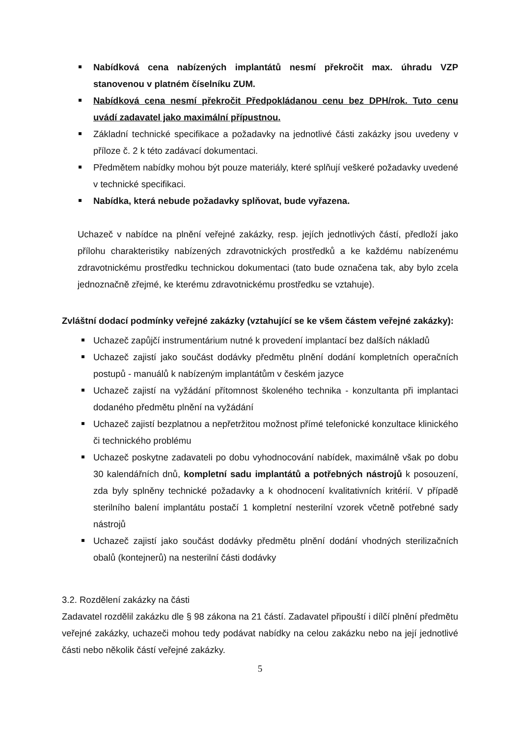Nabídková cena nabízených implantátů nesmí překročit max. úhradu VZP stanovenou v platném číselníku ZUM.
Nabídková cena nesmí překročit Předpokládanou cenu bez DPH/rok. Tuto cenu uvádí zadavatel jako maximální přípustnou.
Základní technické specifikace a požadavky na jednotlivé části zakázky jsou uvedeny v příloze č. 2 k této zadávací dokumentaci.
Předmětem nabídky mohou být pouze materiály, které splňují veškeré požadavky uvedené v technické specifikaci.
Nabídka, která nebude požadavky splňovat, bude vyřazena.
Uchazeč v nabídce na plnění veřejné zakázky, resp. jejích jednotlivých částí, předloží jako přílohu charakteristiky nabízených zdravotnických prostředků a ke každému nabízenému zdravotnickému prostředku technickou dokumentaci (tato bude označena tak, aby bylo zcela jednoznačně zřejmé, ke kterému zdravotnickému prostředku se vztahuje).
Zvláštní dodací podmínky veřejné zakázky (vztahující se ke všem částem veřejné zakázky):
Uchazeč zapůjčí instrumentárium nutné k provedení implantací bez dalších nákladů
Uchazeč zajistí jako součást dodávky předmětu plnění dodání kompletních operačních postupů - manuálů k nabízeným implantátům v českém jazyce
Uchazeč zajistí na vyžádání přítomnost školeného technika - konzultanta při implantaci dodaného předmětu plnění na vyžádání
Uchazeč zajistí bezplatnou a nepřetržitou možnost přímé telefonické konzultace klinického či technického problému
Uchazeč poskytne zadavateli po dobu vyhodnocování nabídek, maximálně však po dobu 30 kalendářních dnů, kompletní sadu implantátů a potřebných nástrojů k posouzení, zda byly splněny technické požadavky a k ohodnocení kvalitativních kritérií. V případě sterilního balení implantátu postačí 1 kompletní nesterilní vzorek včetně potřebné sady nástrojů
Uchazeč zajistí jako součást dodávky předmětu plnění dodání vhodných sterilizačních obalů (kontejnerů) na nesterilní části dodávky
3.2. Rozdělení zakázky na části
Zadavatel rozdělil zakázku dle § 98 zákona na 21 částí. Zadavatel připouští i dílčí plnění předmětu veřejné zakázky, uchazeči mohou tedy podávat nabídky na celou zakázku nebo na její jednotlivé části nebo několik částí veřejné zakázky.
5